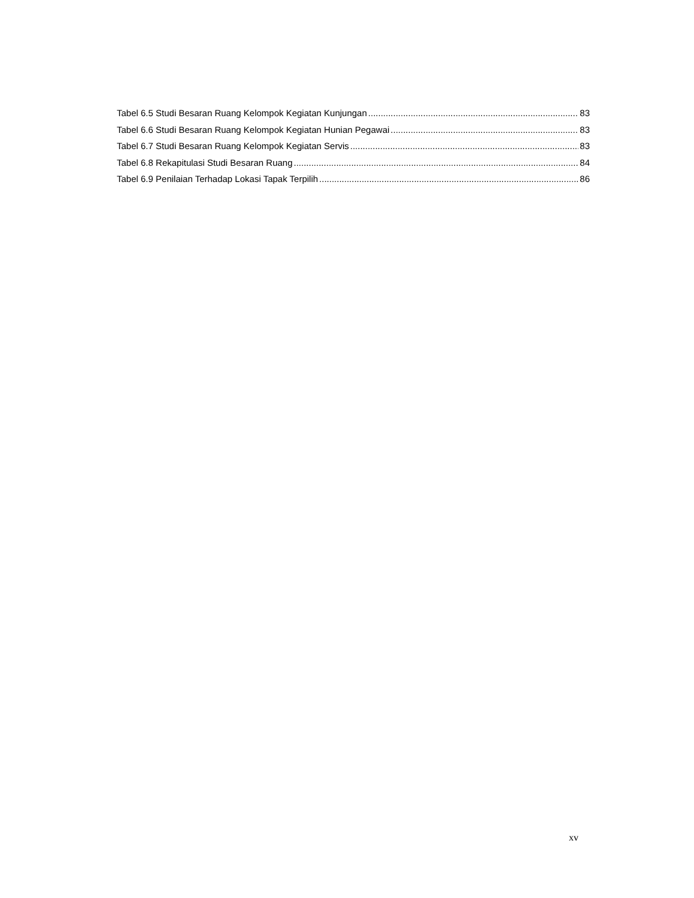Tabel 6.5 Studi Besaran Ruang Kelompok Kegiatan Kunjungan 83
Tabel 6.6 Studi Besaran Ruang Kelompok Kegiatan Hunian Pegawai 83
Tabel 6.7 Studi Besaran Ruang Kelompok Kegiatan Servis 83
Tabel 6.8 Rekapitulasi Studi Besaran Ruang 84
Tabel 6.9 Penilaian Terhadap Lokasi Tapak Terpilih 86
xv